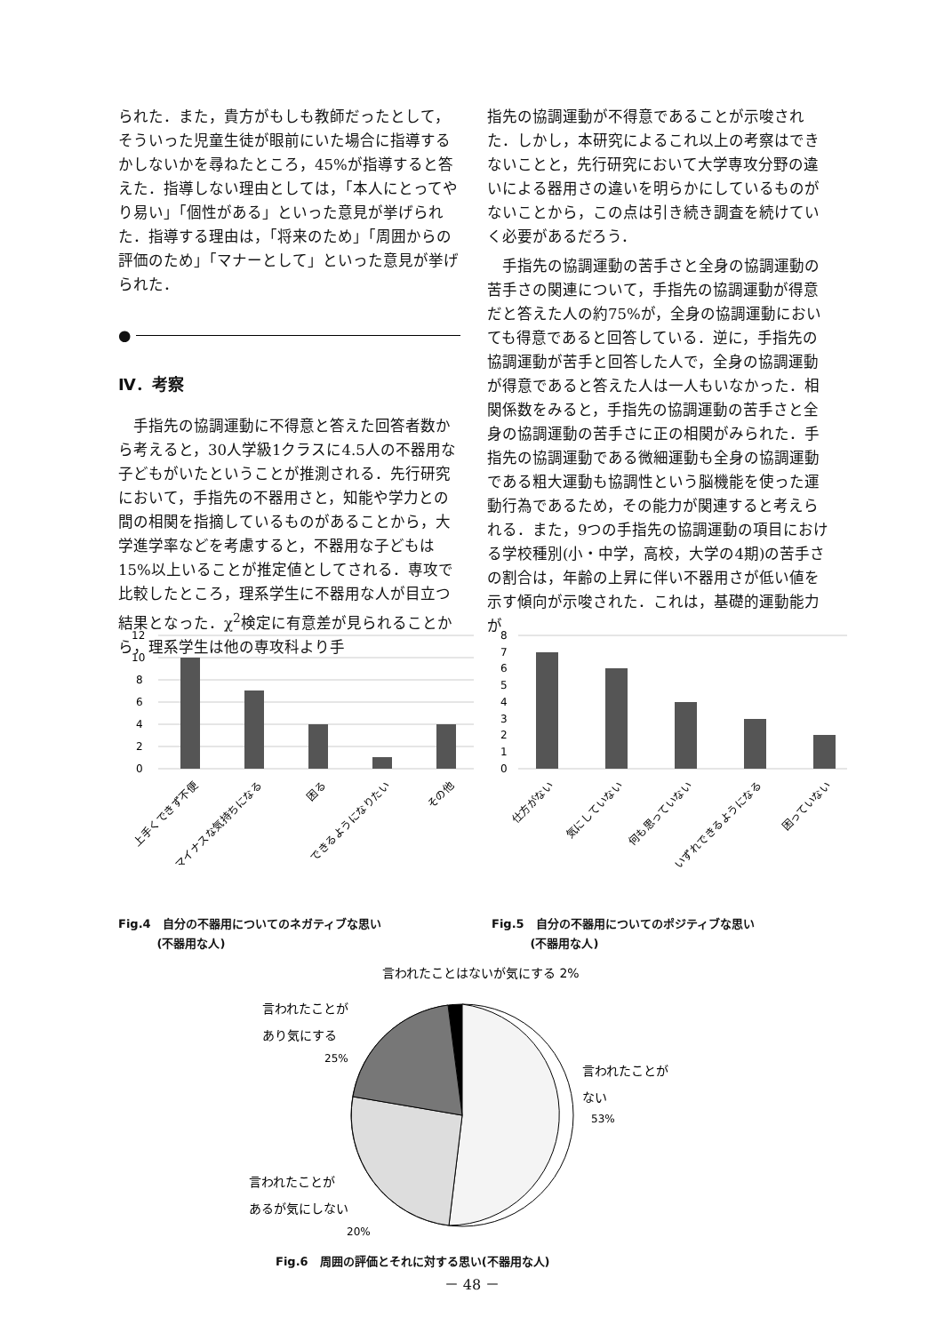られた．また，貴方がもしも教師だったとして，そういった児童生徒が眼前にいた場合に指導するかしないかを尋ねたところ，45%が指導すると答えた．指導しない理由としては，「本人にとってやり易い」「個性がある」といった意見が挙げられた．指導する理由は，「将来のため」「周囲からの評価のため」「マナーとして」といった意見が挙げられた．
●
Ⅳ．考察
　手指先の協調運動に不得意と答えた回答者数から考えると，30人学級1クラスに4.5人の不器用な子どもがいたということが推測される．先行研究において，手指先の不器用さと，知能や学力との間の相関を指摘しているものがあることから，大学進学率などを考慮すると，不器用な子どもは15%以上いることが推定値としてされる．専攻で比較したところ，理系学生に不器用な人が目立つ結果となった．χ<sup>2</sup>検定に有意差が見られることから，理系学生は他の専攻科より手
指先の協調運動が不得意であることが示唆された．しかし，本研究によるこれ以上の考察はできないことと，先行研究において大学専攻分野の違いによる器用さの違いを明らかにしているものがないことから，この点は引き続き調査を続けていく必要があるだろう．
　手指先の協調運動の苦手さと全身の協調運動の苦手さの関連について，手指先の協調運動が得意だと答えた人の約75%が，全身の協調運動においても得意であると回答している．逆に，手指先の協調運動が苦手と回答した人で，全身の協調運動が得意であると答えた人は一人もいなかった．相関係数をみると，手指先の協調運動の苦手さと全身の協調運動の苦手さに正の相関がみられた．手指先の協調運動である微細運動も全身の協調運動である粗大運動も協調性という脳機能を使った運動行為であるため，その能力が関連すると考えられる．また，9つの手指先の協調運動の項目における学校種別(小・中学，高校，大学の4期)の苦手さの割合は，年齢の上昇に伴い不器用さが低い値を示す傾向が示唆された．これは，基礎的運動能力が
12
10
8
6
4
2
0
上手くできず不便
マイナスな気持ちになる
困る
できるようになりたい
その他
Fig.4　自分の不器用についてのネガティブな思い
　　　 (不器用な人)
8
7
6
5
4
3
2
1
0
仕方がない
気にしていない
何も思っていない
いずれできるようになる
困っていない
Fig.5　自分の不器用についてのポジティブな思い
　　　 (不器用な人)
言われたことはないが気にする 2%
言われたことが
あり気にする
25%
言われたことが
ない
53%
言われたことが
あるが気にしない
20%
Fig.6　周囲の評価とそれに対する思い(不器用な人)
－ 48 －